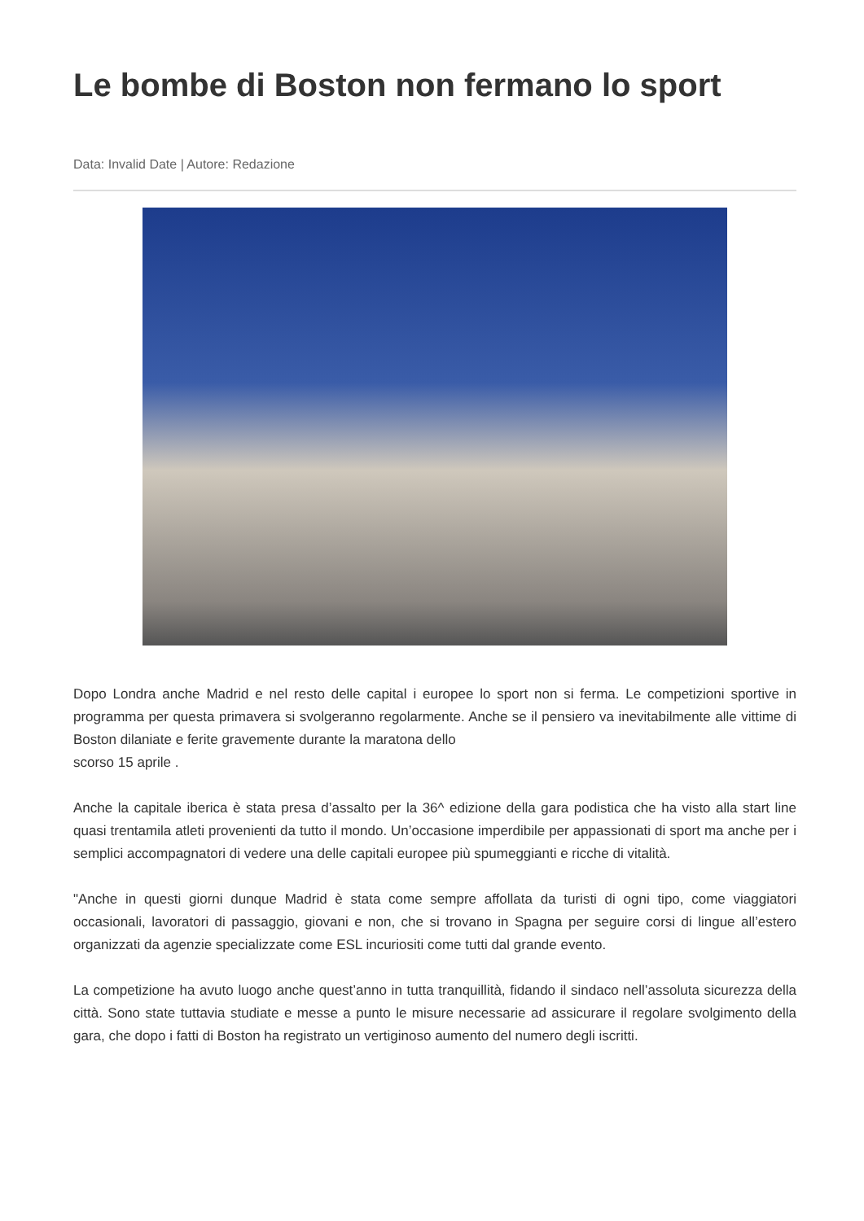Le bombe di Boston non fermano lo sport
Data: Invalid Date | Autore: Redazione
Dopo Londra anche Madrid e nel resto delle capital i europee lo sport non si ferma. Le competizioni sportive in programma per questa primavera si svolgeranno regolarmente. Anche se il pensiero va inevitabilmente alle vittime di Boston dilaniate e ferite gravemente durante la maratona dello
scorso 15 aprile .
Anche la capitale iberica è stata presa d’assalto per la 36^ edizione della gara podistica che ha visto alla start line quasi trentamila atleti provenienti da tutto il mondo. Un’occasione imperdibile per appassionati di sport ma anche per i semplici accompagnatori di vedere una delle capitali europee più spumeggianti e ricche di vitalità.
"Anche in questi giorni dunque Madrid è stata come sempre affollata da turisti di ogni tipo, come viaggiatori occasionali, lavoratori di passaggio, giovani e non, che si trovano in Spagna per seguire corsi di lingue all’estero organizzati da agenzie specializzate come ESL incuriositi come tutti dal grande evento.
La competizione ha avuto luogo anche quest’anno in tutta tranquillità, fidando il sindaco nell’assoluta sicurezza della città. Sono state tuttavia studiate e messe a punto le misure necessarie ad assicurare il regolare svolgimento della gara, che dopo i fatti di Boston ha registrato un vertiginoso aumento del numero degli iscritti.